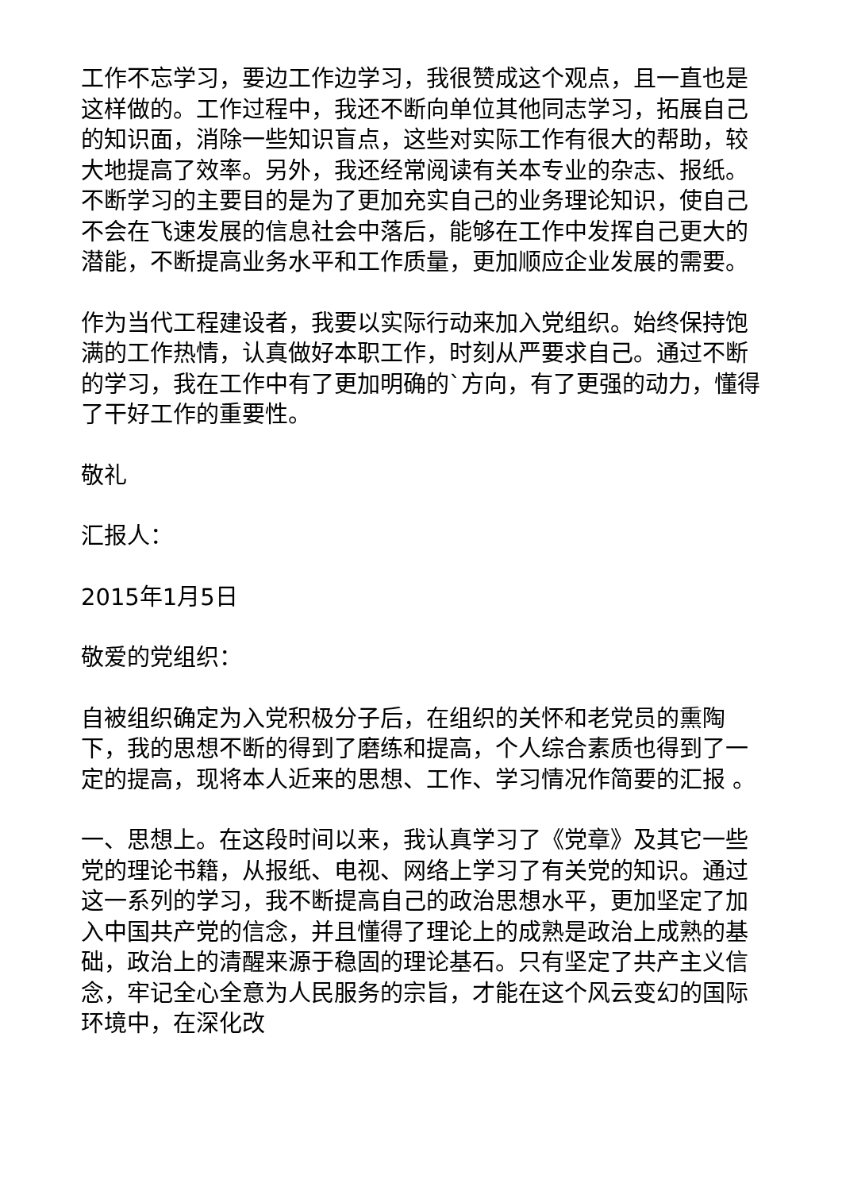工作不忘学习，要边工作边学习，我很赞成这个观点，且一直也是这样做的。工作过程中，我还不断向单位其他同志学习，拓展自己的知识面，消除一些知识盲点，这些对实际工作有很大的帮助，较大地提高了效率。另外，我还经常阅读有关本专业的杂志、报纸。不断学习的主要目的是为了更加充实自己的业务理论知识，使自己不会在飞速发展的信息社会中落后，能够在工作中发挥自己更大的潜能，不断提高业务水平和工作质量，更加顺应企业发展的需要。
作为当代工程建设者，我要以实际行动来加入党组织。始终保持饱满的工作热情，认真做好本职工作，时刻从严要求自己。通过不断的学习，我在工作中有了更加明确的`方向，有了更强的动力，懂得了干好工作的重要性。
敬礼
汇报人：
2015年1月5日
敬爱的党组织：
自被组织确定为入党积极分子后，在组织的关怀和老党员的熏陶下，我的思想不断的得到了磨练和提高，个人综合素质也得到了一定的提高，现将本人近来的思想、工作、学习情况作简要的汇报 。
一、思想上。在这段时间以来，我认真学习了《党章》及其它一些党的理论书籍，从报纸、电视、网络上学习了有关党的知识。通过这一系列的学习，我不断提高自己的政治思想水平，更加坚定了加入中国共产党的信念，并且懂得了理论上的成熟是政治上成熟的基础，政治上的清醒来源于稳固的理论基石。只有坚定了共产主义信念，牢记全心全意为人民服务的宗旨，才能在这个风云变幻的国际环境中，在深化改